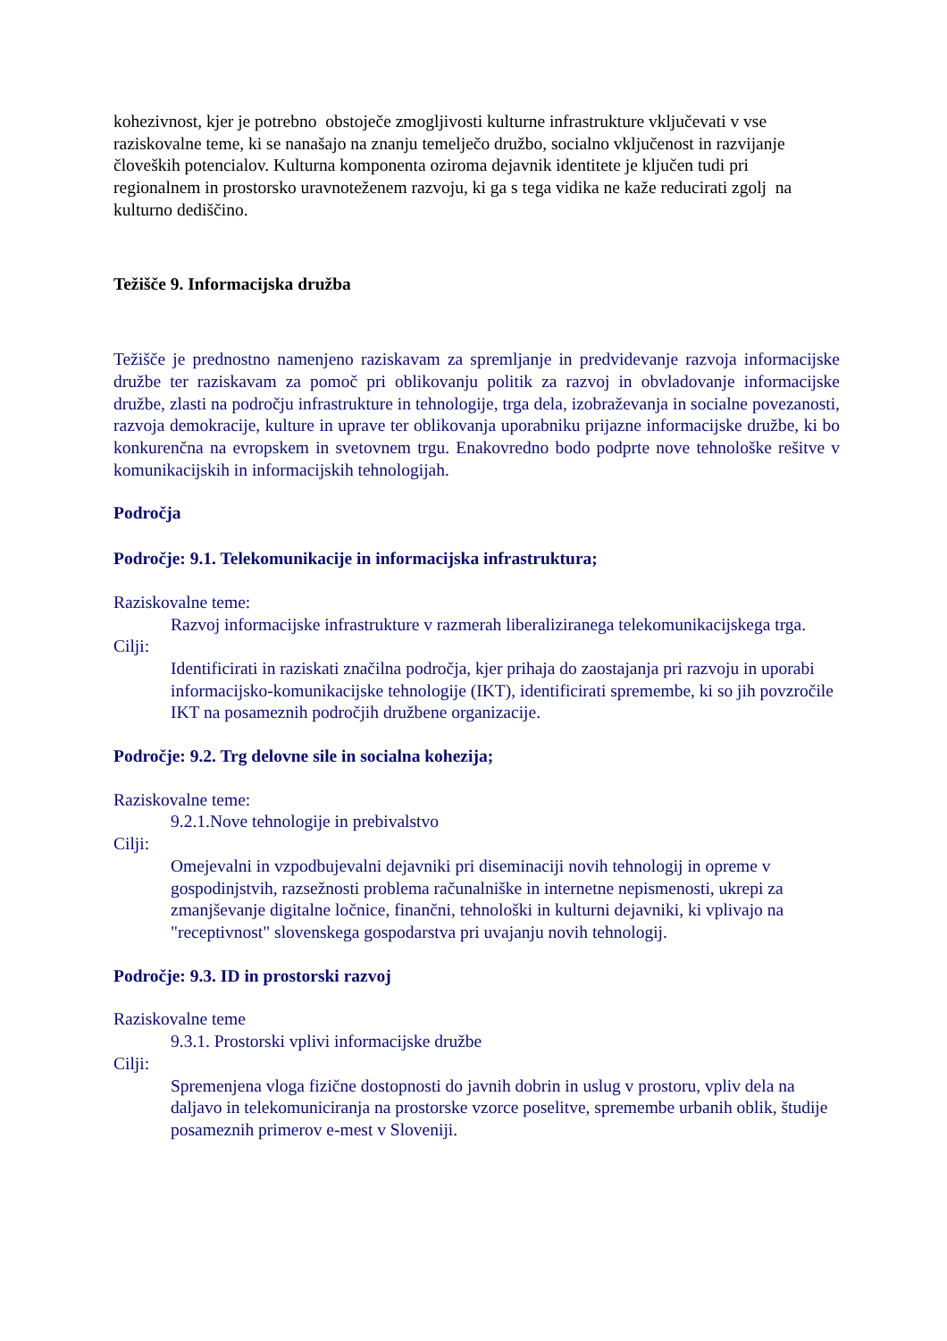kohezivnost, kjer je potrebno obstoječe zmogljivosti kulturne infrastrukture vključevati v vse raziskovalne teme, ki se nanašajo na znanju temelječo družbo, socialno vključenost in razvijanje človeških potencialov. Kulturna komponenta oziroma dejavnik identitete je ključen tudi pri regionalnem in prostorsko uravnoteženem razvoju, ki ga s tega vidika ne kaže reducirati zgolj na kulturno dediščino.
Težišče 9. Informacijska družba
Težišče je prednostno namenjeno raziskavam za spremljanje in predvidevanje razvoja informacijske družbe ter raziskavam za pomoč pri oblikovanju politik za razvoj in obvladovanje informacijske družbe, zlasti na področju infrastrukture in tehnologije, trga dela, izobraževanja in socialne povezanosti, razvoja demokracije, kulture in uprave ter oblikovanja uporabniku prijazne informacijske družbe, ki bo konkurenčna na evropskem in svetovnem trgu. Enakovredno bodo podprte nove tehnološke rešitve v komunikacijskih in informacijskih tehnologijah.
Področja
Področje: 9.1. Telekomunikacije in informacijska infrastruktura;
Raziskovalne teme:
Razvoj informacijske infrastrukture v razmerah liberaliziranega telekomunikacijskega trga.
Cilji:
Identificirati in raziskati značilna področja, kjer prihaja do zaostajanja pri razvoju in uporabi informacijsko-komunikacijske tehnologije (IKT), identificirati spremembe, ki so jih povzročile IKT na posameznih področjih družbene organizacije.
Področje: 9.2. Trg delovne sile in socialna kohezija;
Raziskovalne teme:
9.2.1.Nove tehnologije in prebivalstvo
Cilji:
Omejevalni in vzpodbujevalni dejavniki pri diseminaciji novih tehnologij in opreme v gospodinjstvih, razsežnosti problema računalniške in internetne nepismenosti, ukrepi za zmanjševanje digitalne ločnice, finančni, tehnološki in kulturni dejavniki, ki vplivajo na "receptivnost" slovenskega gospodarstva pri uvajanju novih tehnologij.
Področje: 9.3. ID in prostorski razvoj
Raziskovalne teme
9.3.1. Prostorski vplivi informacijske družbe
Cilji:
Spremenjena vloga fizične dostopnosti do javnih dobrin in uslug v prostoru, vpliv dela na daljavo in telekomuniciranja na prostorske vzorce poselitve, spremembe urbanih oblik, študije posameznih primerov e-mest v Sloveniji.